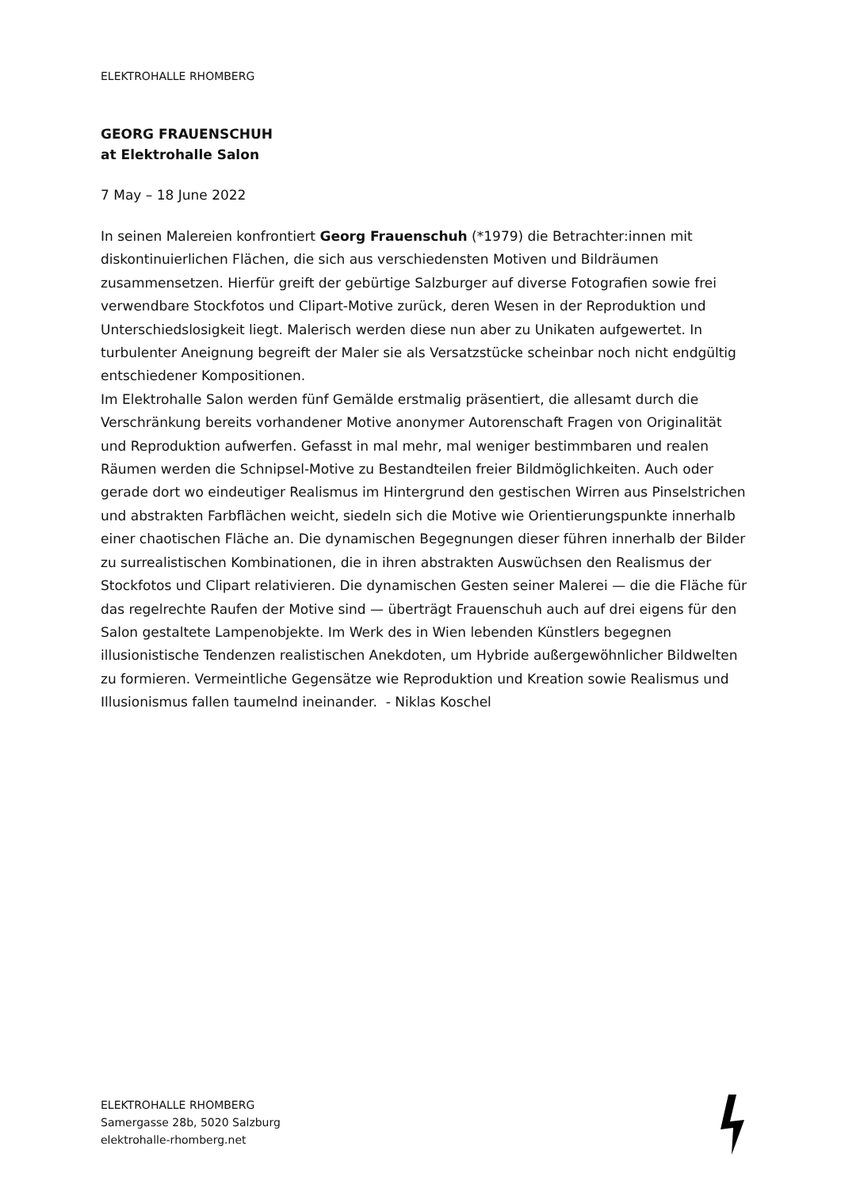ELEKTROHALLE RHOMBERG
GEORG FRAUENSCHUH
at Elektrohalle Salon
7 May – 18 June 2022
In seinen Malereien konfrontiert Georg Frauenschuh (*1979) die Betrachter:innen mit diskontinuierlichen Flächen, die sich aus verschiedensten Motiven und Bildräumen zusammensetzen. Hierfür greift der gebürtige Salzburger auf diverse Fotografien sowie frei verwendbare Stockfotos und Clipart-Motive zurück, deren Wesen in der Reproduktion und Unterschiedslosigkeit liegt. Malerisch werden diese nun aber zu Unikaten aufgewertet. In turbulenter Aneignung begreift der Maler sie als Versatzstücke scheinbar noch nicht endgültig entschiedener Kompositionen.
Im Elektrohalle Salon werden fünf Gemälde erstmalig präsentiert, die allesamt durch die Verschränkung bereits vorhandener Motive anonymer Autorenschaft Fragen von Originalität und Reproduktion aufwerfen. Gefasst in mal mehr, mal weniger bestimmbaren und realen Räumen werden die Schnipsel-Motive zu Bestandteilen freier Bildmöglichkeiten. Auch oder gerade dort wo eindeutiger Realismus im Hintergrund den gestischen Wirren aus Pinselstrichen und abstrakten Farbflächen weicht, siedeln sich die Motive wie Orientierungspunkte innerhalb einer chaotischen Fläche an. Die dynamischen Begegnungen dieser führen innerhalb der Bilder zu surrealistischen Kombinationen, die in ihren abstrakten Auswüchsen den Realismus der Stockfotos und Clipart relativieren. Die dynamischen Gesten seiner Malerei — die die Fläche für das regelrechte Raufen der Motive sind — überträgt Frauenschuh auch auf drei eigens für den Salon gestaltete Lampenobjekte. Im Werk des in Wien lebenden Künstlers begegnen illusionistische Tendenzen realistischen Anekdoten, um Hybride außergewöhnlicher Bildwelten zu formieren. Vermeintliche Gegensätze wie Reproduktion und Kreation sowie Realismus und Illusionismus fallen taumelnd ineinander. - Niklas Koschel
ELEKTROHALLE RHOMBERG
Samergasse 28b, 5020 Salzburg
elektrohalle-rhomberg.net